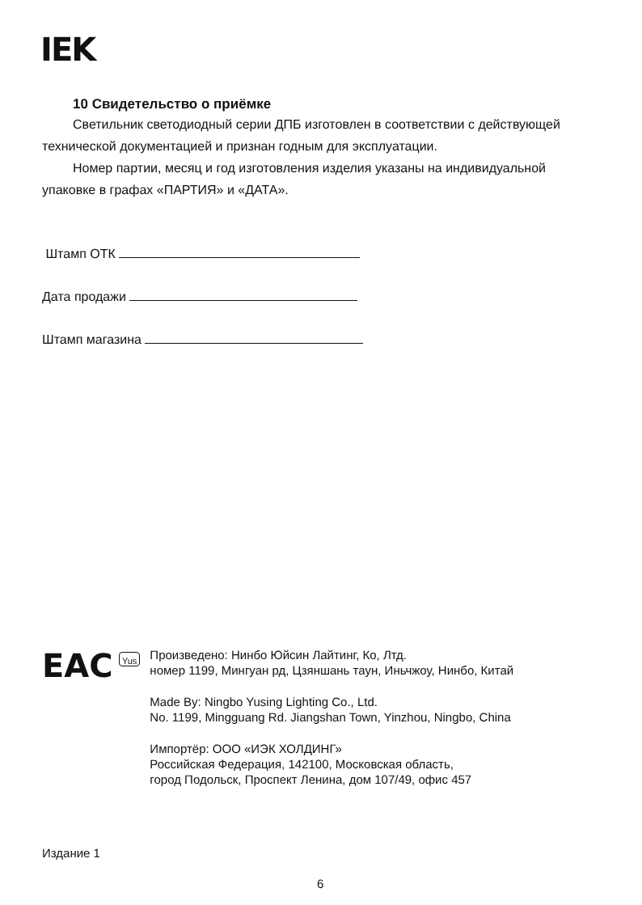IEK
10 Свидетельство о приёмке
Светильник светодиодный серии ДПБ изготовлен в соответствии с действующей технической документацией и признан годным для эксплуатации.
Номер партии, месяц и год изготовления изделия указаны на индивидуальной упаковке в графах «ПАРТИЯ» и «ДАТА».
Штамп ОТК
Дата продажи
Штамп магазина
EAC
Yus
Произведено: Нинбо Юйсин Лайтинг, Ко, Лтд.
номер 1199, Мингуан рд, Цзяншань таун, Иньчжоу, Нинбо, Китай
Made By: Ningbo Yusing Lighting Co., Ltd.
No. 1199, Mingguang Rd. Jiangshan Town, Yinzhou, Ningbo, China
Импортёр: ООО «ИЭК ХОЛДИНГ»
Российская Федерация, 142100, Московская область,
город Подольск, Проспект Ленина, дом 107/49, офис 457
Издание 1
6